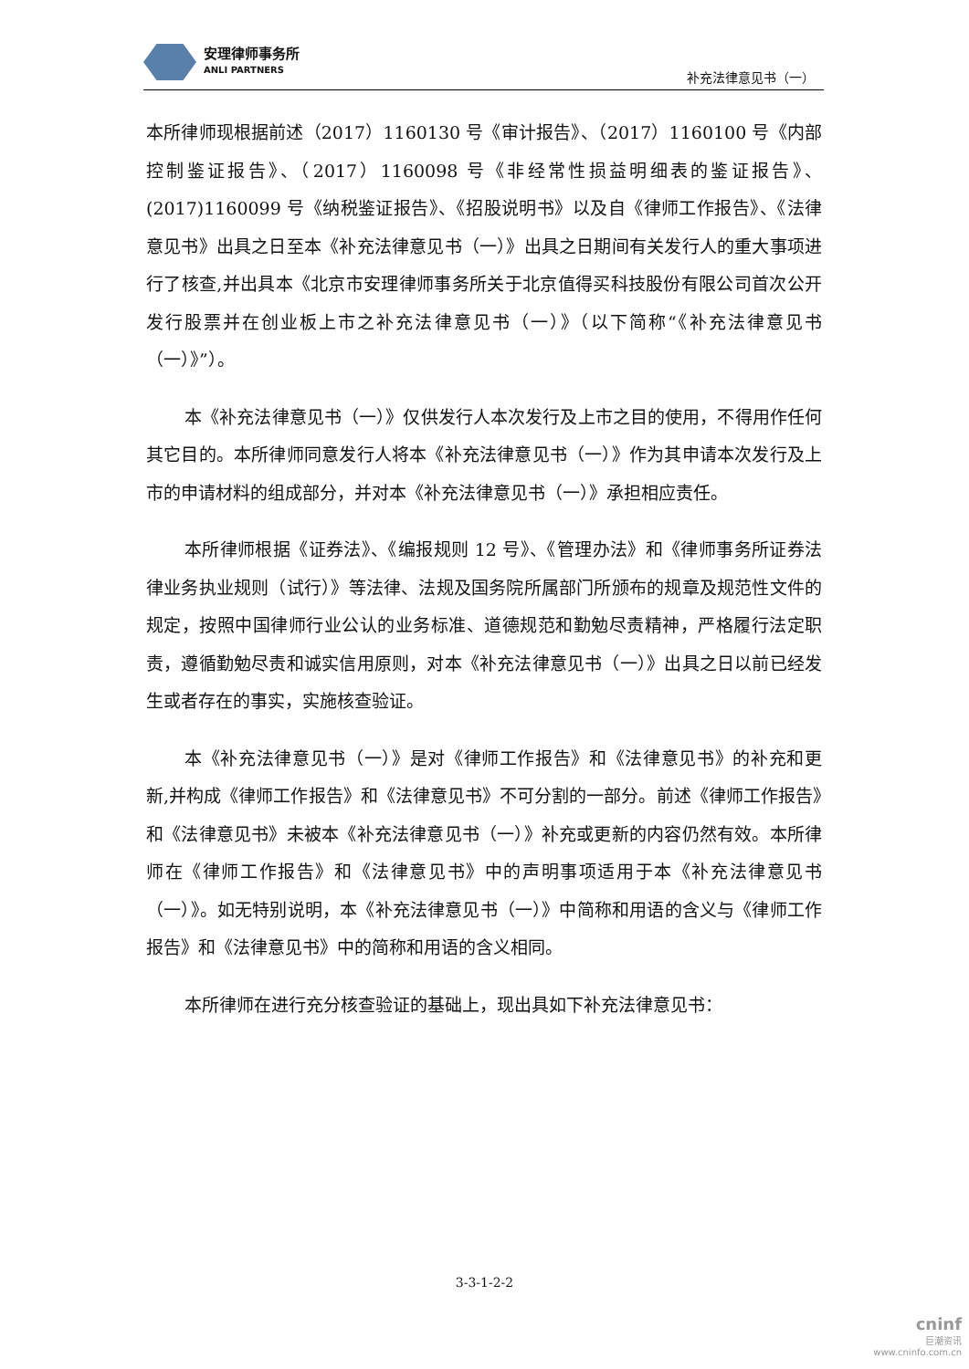安理律师事务所
ANLI PARTNERS
补充法律意见书（一）
本所律师现根据前述（2017）1160130 号《审计报告》、（2017）1160100 号《内部控制鉴证报告》、（2017）1160098 号《非经常性损益明细表的鉴证报告》、(2017)1160099 号《纳税鉴证报告》、《招股说明书》以及自《律师工作报告》、《法律意见书》出具之日至本《补充法律意见书（一）》出具之日期间有关发行人的重大事项进行了核查,并出具本《北京市安理律师事务所关于北京值得买科技股份有限公司首次公开发行股票并在创业板上市之补充法律意见书（一）》（以下简称“《补充法律意见书（一）》”）。
本《补充法律意见书（一）》仅供发行人本次发行及上市之目的使用，不得用作任何其它目的。本所律师同意发行人将本《补充法律意见书（一）》作为其申请本次发行及上市的申请材料的组成部分，并对本《补充法律意见书（一）》承担相应责任。
本所律师根据《证券法》、《编报规则 12 号》、《管理办法》和《律师事务所证券法律业务执业规则（试行）》等法律、法规及国务院所属部门所颁布的规章及规范性文件的规定，按照中国律师行业公认的业务标准、道德规范和勤勉尽责精神，严格履行法定职责，遵循勤勉尽责和诚实信用原则，对本《补充法律意见书（一）》出具之日以前已经发生或者存在的事实，实施核查验证。
本《补充法律意见书（一）》是对《律师工作报告》和《法律意见书》的补充和更新,并构成《律师工作报告》和《法律意见书》不可分割的一部分。前述《律师工作报告》和《法律意见书》未被本《补充法律意见书（一）》补充或更新的内容仍然有效。本所律师在《律师工作报告》和《法律意见书》中的声明事项适用于本《补充法律意见书（一）》。如无特别说明，本《补充法律意见书（一）》中简称和用语的含义与《律师工作报告》和《法律意见书》中的简称和用语的含义相同。
本所律师在进行充分核查验证的基础上，现出具如下补充法律意见书：
3-3-1-2-2
cninf
巨潮资讯
www.cninfo.com.cn